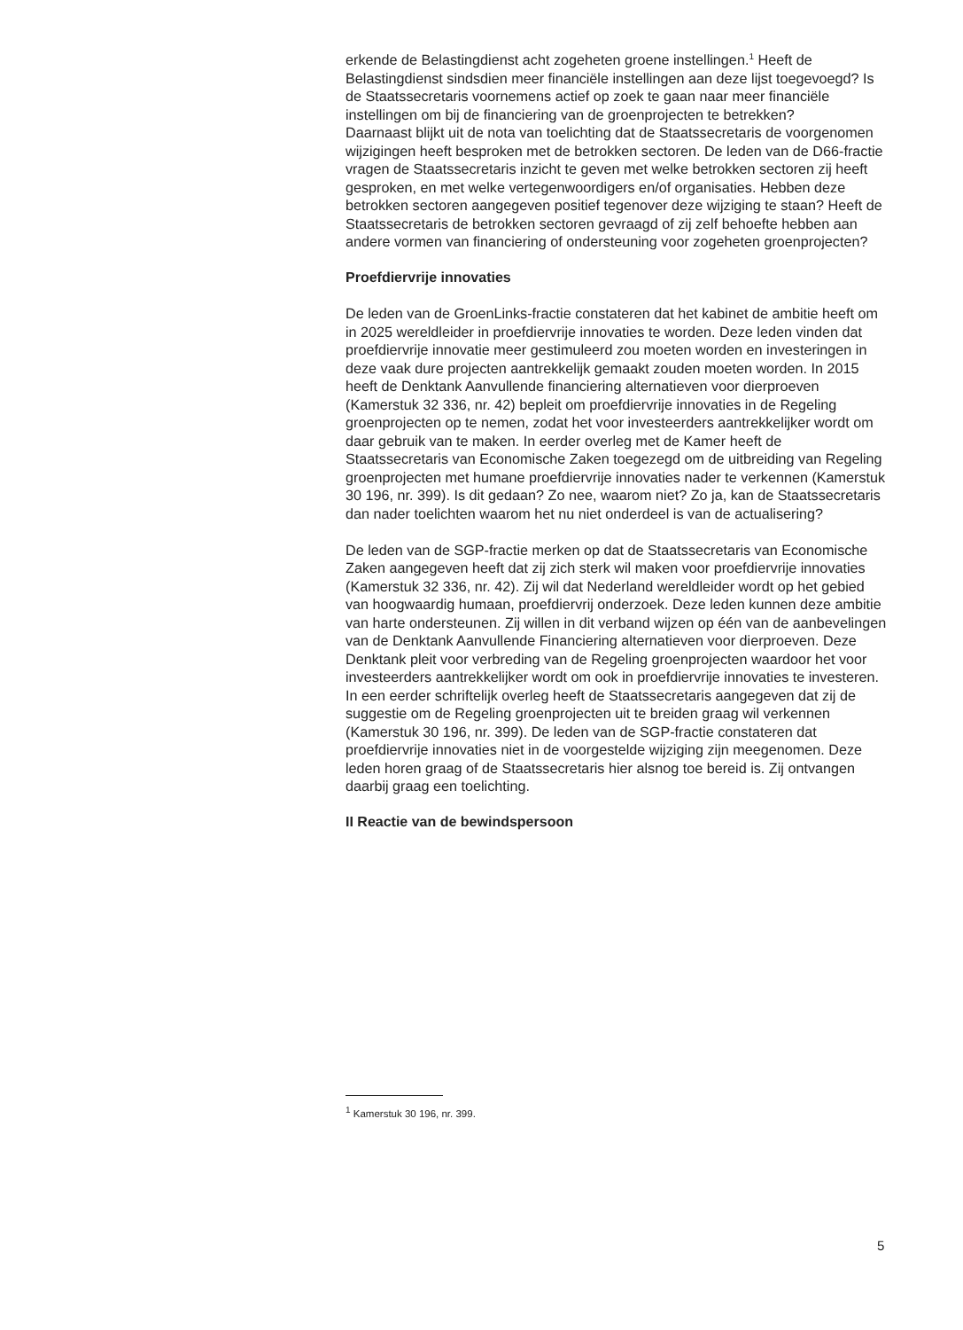erkende de Belastingdienst acht zogeheten groene instellingen.<sup>1</sup> Heeft de Belastingdienst sindsdien meer financiële instellingen aan deze lijst toegevoegd? Is de Staatssecretaris voornemens actief op zoek te gaan naar meer financiële instellingen om bij de financiering van de groenprojecten te betrekken?
Daarnaast blijkt uit de nota van toelichting dat de Staatssecretaris de voorgenomen wijzigingen heeft besproken met de betrokken sectoren. De leden van de D66-fractie vragen de Staatssecretaris inzicht te geven met welke betrokken sectoren zij heeft gesproken, en met welke vertegenwoordigers en/of organisaties. Hebben deze betrokken sectoren aangegeven positief tegenover deze wijziging te staan? Heeft de Staatssecretaris de betrokken sectoren gevraagd of zij zelf behoefte hebben aan andere vormen van financiering of ondersteuning voor zogeheten groenprojecten?
Proefdiervrije innovaties
De leden van de GroenLinks-fractie constateren dat het kabinet de ambitie heeft om in 2025 wereldleider in proefdiervrije innovaties te worden. Deze leden vinden dat proefdiervrije innovatie meer gestimuleerd zou moeten worden en investeringen in deze vaak dure projecten aantrekkelijk gemaakt zouden moeten worden. In 2015 heeft de Denktank Aanvullende financiering alternatieven voor dierproeven (Kamerstuk 32 336, nr. 42) bepleit om proefdiervrije innovaties in de Regeling groenprojecten op te nemen, zodat het voor investeerders aantrekkelijker wordt om daar gebruik van te maken. In eerder overleg met de Kamer heeft de Staatssecretaris van Economische Zaken toegezegd om de uitbreiding van Regeling groenprojecten met humane proefdiervrije innovaties nader te verkennen (Kamerstuk 30 196, nr. 399). Is dit gedaan? Zo nee, waarom niet? Zo ja, kan de Staatssecretaris dan nader toelichten waarom het nu niet onderdeel is van de actualisering?
De leden van de SGP-fractie merken op dat de Staatssecretaris van Economische Zaken aangegeven heeft dat zij zich sterk wil maken voor proefdiervrije innovaties (Kamerstuk 32 336, nr. 42). Zij wil dat Nederland wereldleider wordt op het gebied van hoogwaardig humaan, proefdiervrij onderzoek. Deze leden kunnen deze ambitie van harte ondersteunen. Zij willen in dit verband wijzen op één van de aanbevelingen van de Denktank Aanvullende Financiering alternatieven voor dierproeven. Deze Denktank pleit voor verbreding van de Regeling groenprojecten waardoor het voor investeerders aantrekkelijker wordt om ook in proefdiervrije innovaties te investeren. In een eerder schriftelijk overleg heeft de Staatssecretaris aangegeven dat zij de suggestie om de Regeling groenprojecten uit te breiden graag wil verkennen (Kamerstuk 30 196, nr. 399). De leden van de SGP-fractie constateren dat proefdiervrije innovaties niet in de voorgestelde wijziging zijn meegenomen. Deze leden horen graag of de Staatssecretaris hier alsnog toe bereid is. Zij ontvangen daarbij graag een toelichting.
II Reactie van de bewindspersoon
<sup>1</sup> Kamerstuk 30 196, nr. 399.
5